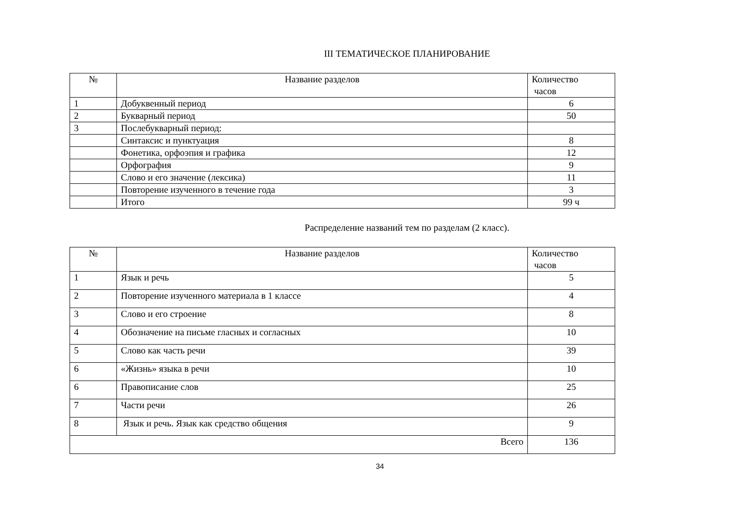III ТЕМАТИЧЕСКОЕ ПЛАНИРОВАНИЕ
| № | Название разделов | Количество часов |
| --- | --- | --- |
| 1 | Добуквенный период | 6 |
| 2 | Букварный период | 50 |
| 3 | Послебукварный период: | |
| | Синтаксис и пунктуация | 8 |
| | Фонетика, орфоэпия и графика | 12 |
| | Орфография | 9 |
| | Слово и его значение (лексика) | 11 |
| | Повторение изученного в течение года | 3 |
| | Итого | 99 ч |
Распределение названий тем по разделам (2 класс).
| № | Название разделов | Количество часов |
| --- | --- | --- |
| 1 | Язык и речь | 5 |
| 2 | Повторение изученного материала в 1 классе | 4 |
| 3 | Слово и его строение | 8 |
| 4 | Обозначение на письме гласных и согласных | 10 |
| 5 | Слово как часть речи | 39 |
| 6 | «Жизнь» языка в речи | 10 |
| 6 | Правописание слов | 25 |
| 7 | Части речи | 26 |
| 8 | Язык и речь. Язык как средство общения | 9 |
| Всего | | 136 |
34